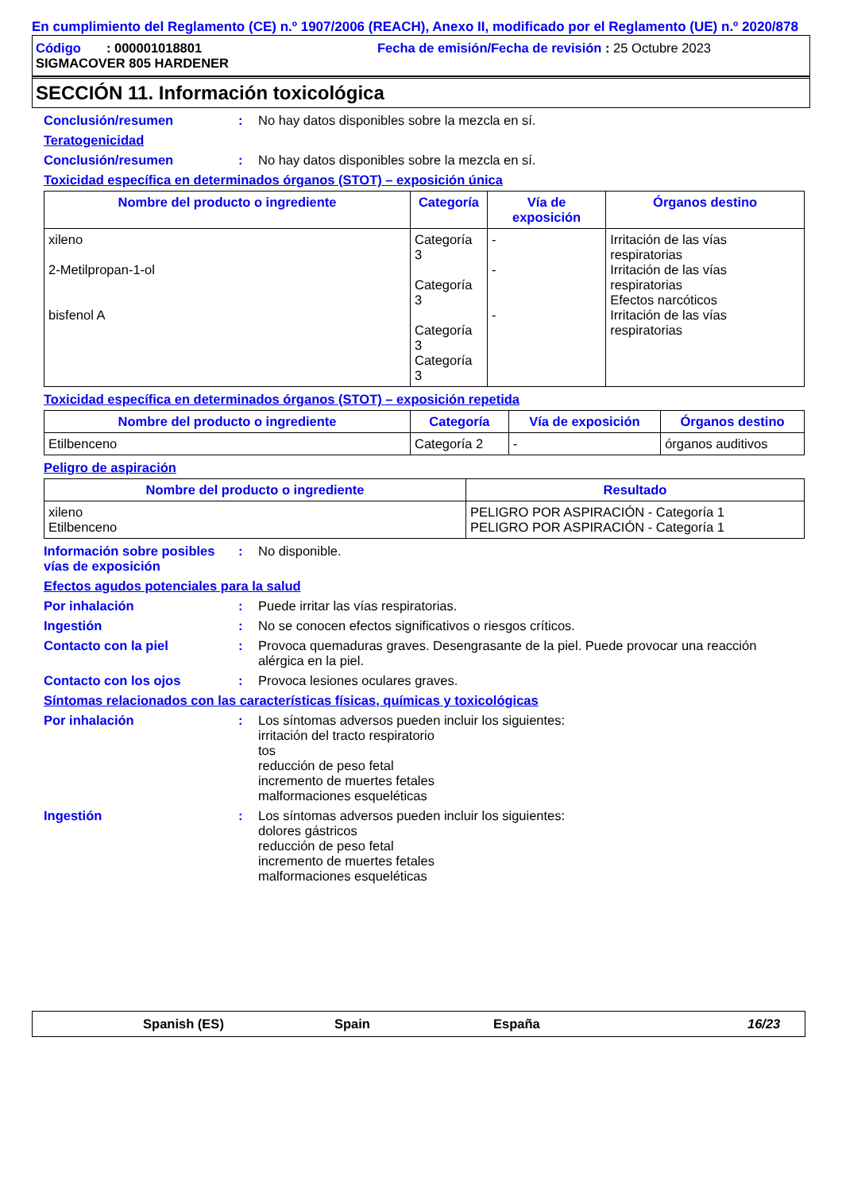En cumplimiento del Reglamento (CE) n.º 1907/2006 (REACH), Anexo II, modificado por el Reglamento (UE) n.º 2020/878
Código : 000001018801
SIGMACOVER 805 HARDENER
Fecha de emisión/Fecha de revisión : 25 Octubre 2023
SECCIÓN 11. Información toxicológica
Conclusión/resumen : No hay datos disponibles sobre la mezcla en sí.
Teratogenicidad
Conclusión/resumen : No hay datos disponibles sobre la mezcla en sí.
Toxicidad específica en determinados órganos (STOT) – exposición única
| Nombre del producto o ingrediente | Categoría | Vía de exposición | Órganos destino |
| --- | --- | --- | --- |
| xileno 2-Metilpropan-1-ol bisfenol A | Categoría 3 Categoría 3 Categoría 3 Categoría 3 | - - - | Irritación de las vías respiratorias Irritación de las vías respiratorias Efectos narcóticos Irritación de las vías respiratorias |
Toxicidad específica en determinados órganos (STOT) – exposición repetida
| Nombre del producto o ingrediente | Categoría | Vía de exposición | Órganos destino |
| --- | --- | --- | --- |
| Etilbenceno | Categoría 2 | - | órganos auditivos |
Peligro de aspiración
| Nombre del producto o ingrediente | Resultado |
| --- | --- |
| xileno Etilbenceno | PELIGRO POR ASPIRACIÓN - Categoría 1 PELIGRO POR ASPIRACIÓN - Categoría 1 |
Información sobre posibles vías de exposición
: No disponible.
Efectos agudos potenciales para la salud
Por inhalación : Puede irritar las vías respiratorias.
Ingestión : No se conocen efectos significativos o riesgos críticos.
Contacto con la piel : Provoca quemaduras graves. Desengrasante de la piel. Puede provocar una reacción alérgica en la piel.
Contacto con los ojos : Provoca lesiones oculares graves.
Síntomas relacionados con las características físicas, químicas y toxicológicas
Por inhalación : Los síntomas adversos pueden incluir los siguientes:
irritación del tracto respiratorio
tos
reducción de peso fetal
incremento de muertes fetales
malformaciones esqueléticas
Ingestión : Los síntomas adversos pueden incluir los siguientes:
dolores gástricos
reducción de peso fetal
incremento de muertes fetales
malformaciones esqueléticas
Spanish (ES) Spain España 16/23